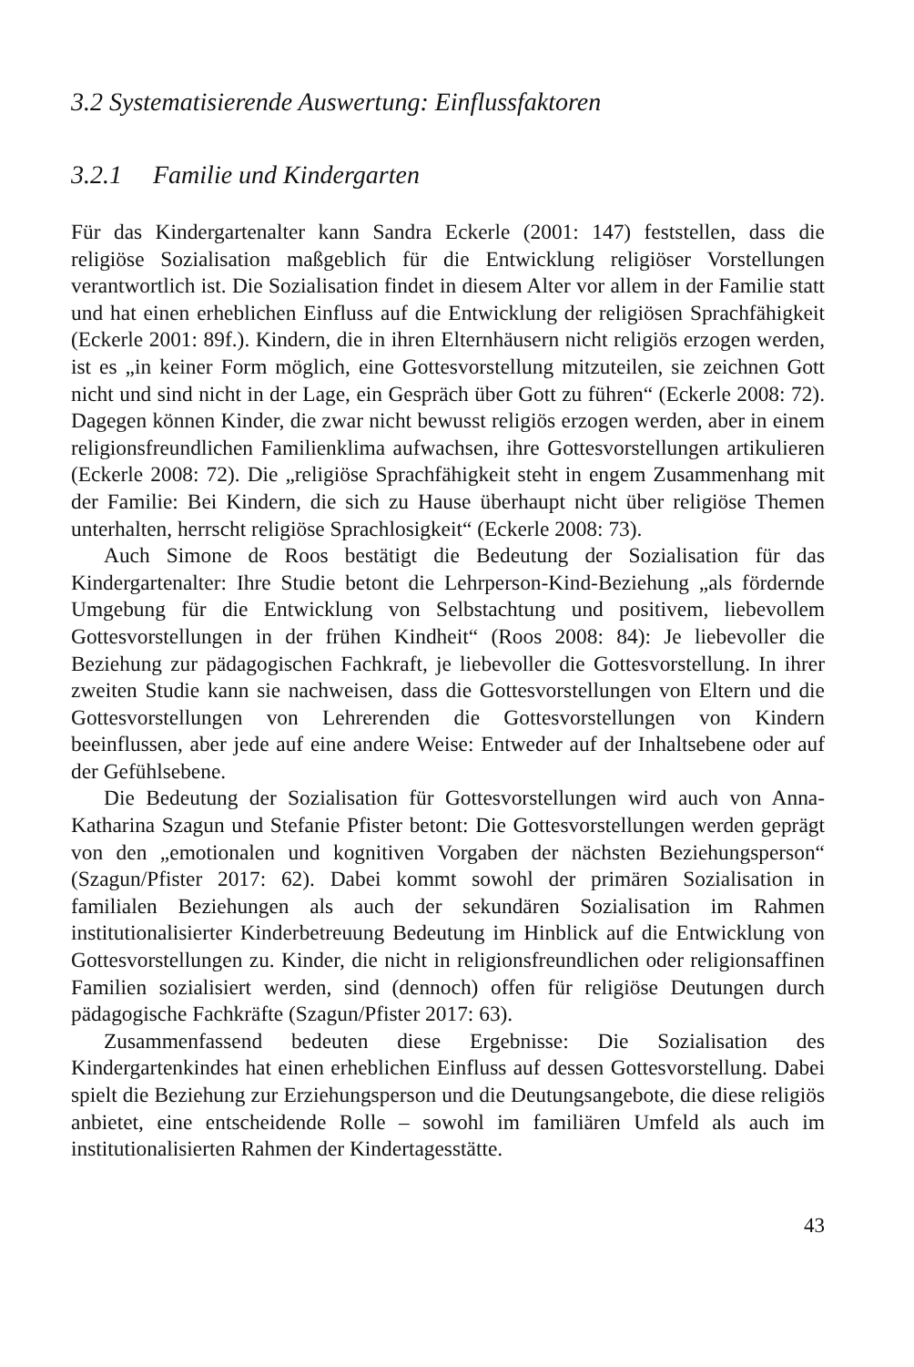3.2 Systematisierende Auswertung: Einflussfaktoren
3.2.1 Familie und Kindergarten
Für das Kindergartenalter kann Sandra Eckerle (2001: 147) feststellen, dass die religiöse Sozialisation maßgeblich für die Entwicklung religiöser Vorstellungen verantwortlich ist. Die Sozialisation findet in diesem Alter vor allem in der Familie statt und hat einen erheblichen Einfluss auf die Entwicklung der religiösen Sprachfähigkeit (Eckerle 2001: 89f.). Kindern, die in ihren Elternhäusern nicht religiös erzogen werden, ist es „in keiner Form möglich, eine Gottesvorstellung mitzuteilen, sie zeichnen Gott nicht und sind nicht in der Lage, ein Gespräch über Gott zu führen“ (Eckerle 2008: 72). Dagegen können Kinder, die zwar nicht bewusst religiös erzogen werden, aber in einem religionsfreundlichen Familienklima aufwachsen, ihre Gottesvorstellungen artikulieren (Eckerle 2008: 72). Die „religiöse Sprachfähigkeit steht in engem Zusammenhang mit der Familie: Bei Kindern, die sich zu Hause überhaupt nicht über religiöse Themen unterhalten, herrscht religiöse Sprachlosigkeit“ (Eckerle 2008: 73).
Auch Simone de Roos bestätigt die Bedeutung der Sozialisation für das Kindergartenalter: Ihre Studie betont die Lehrperson-Kind-Beziehung „als fördernde Umgebung für die Entwicklung von Selbstachtung und positivem, liebevollem Gottesvorstellungen in der frühen Kindheit“ (Roos 2008: 84): Je liebevoller die Beziehung zur pädagogischen Fachkraft, je liebevoller die Gottesvorstellung. In ihrer zweiten Studie kann sie nachweisen, dass die Gottesvorstellungen von Eltern und die Gottesvorstellungen von Lehrerenden die Gottesvorstellungen von Kindern beeinflussen, aber jede auf eine andere Weise: Entweder auf der Inhaltsebene oder auf der Gefühlsebene.
Die Bedeutung der Sozialisation für Gottesvorstellungen wird auch von Anna-Katharina Szagun und Stefanie Pfister betont: Die Gottesvorstellungen werden geprägt von den „emotionalen und kognitiven Vorgaben der nächsten Beziehungsperson“ (Szagun/Pfister 2017: 62). Dabei kommt sowohl der primären Sozialisation in familialen Beziehungen als auch der sekundären Sozialisation im Rahmen institutionalisierter Kinderbetreuung Bedeutung im Hinblick auf die Entwicklung von Gottesvorstellungen zu. Kinder, die nicht in religionsfreundlichen oder religionsaffinen Familien sozialisiert werden, sind (dennoch) offen für religiöse Deutungen durch pädagogische Fachkräfte (Szagun/Pfister 2017: 63).
Zusammenfassend bedeuten diese Ergebnisse: Die Sozialisation des Kindergartenkindes hat einen erheblichen Einfluss auf dessen Gottesvorstellung. Dabei spielt die Beziehung zur Erziehungsperson und die Deutungsangebote, die diese religiös anbietet, eine entscheidende Rolle – sowohl im familiären Umfeld als auch im institutionalisierten Rahmen der Kindertagesstätte.
43